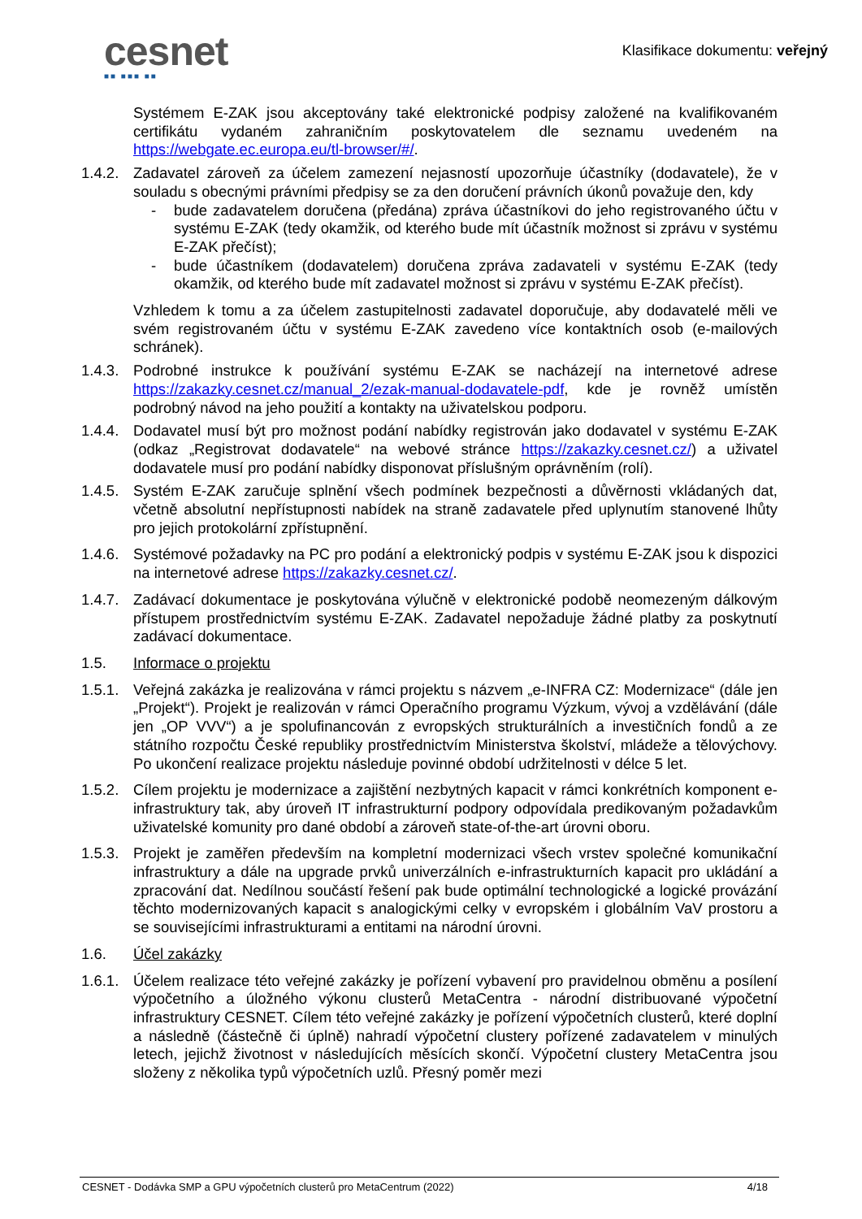cesnet
■■ ■■■ ■■
Klasifikace dokumentu: veřejný
Systémem E-ZAK jsou akceptovány také elektronické podpisy založené na kvalifikovaném certifikátu vydaném zahraničním poskytovatelem dle seznamu uvedeném na https://webgate.ec.europa.eu/tl-browser/#/.
1.4.2.
Zadavatel zároveň za účelem zamezení nejasností upozorňuje účastníky (dodavatele), že v souladu s obecnými právními předpisy se za den doručení právních úkonů považuje den, kdy
- bude zadavatelem doručena (předána) zpráva účastníkovi do jeho registrovaného účtu v systému E-ZAK (tedy okamžik, od kterého bude mít účastník možnost si zprávu v systému E-ZAK přečíst);
- bude účastníkem (dodavatelem) doručena zpráva zadavateli v systému E-ZAK (tedy okamžik, od kterého bude mít zadavatel možnost si zprávu v systému E-ZAK přečíst).
Vzhledem k tomu a za účelem zastupitelnosti zadavatel doporučuje, aby dodavatelé měli ve svém registrovaném účtu v systému E-ZAK zavedeno více kontaktních osob (e-mailových schránek).
1.4.3.
Podrobné instrukce k používání systému E-ZAK se nacházejí na internetové adrese https://zakazky.cesnet.cz/manual_2/ezak-manual-dodavatele-pdf, kde je rovněž umístěn podrobný návod na jeho použití a kontakty na uživatelskou podporu.
1.4.4.
Dodavatel musí být pro možnost podání nabídky registrován jako dodavatel v systému E-ZAK (odkaz „Registrovat dodavatele“ na webové stránce https://zakazky.cesnet.cz/) a uživatel dodavatele musí pro podání nabídky disponovat příslušným oprávněním (rolí).
1.4.5.
Systém E-ZAK zaručuje splnění všech podmínek bezpečnosti a důvěrnosti vkládaných dat, včetně absolutní nepřístupnosti nabídek na straně zadavatele před uplynutím stanovené lhůty pro jejich protokolární zpřístupnění.
1.4.6.
Systémové požadavky na PC pro podání a elektronický podpis v systému E-ZAK jsou k dispozici na internetové adrese https://zakazky.cesnet.cz/.
1.4.7.
Zadávací dokumentace je poskytována výlučně v elektronické podobě neomezeným dálkovým přístupem prostřednictvím systému E-ZAK. Zadavatel nepožaduje žádné platby za poskytnutí zadávací dokumentace.
1.5. Informace o projektu
1.5.1.
Veřejná zakázka je realizována v rámci projektu s názvem „e-INFRA CZ: Modernizace“ (dále jen „Projekt“). Projekt je realizován v rámci Operačního programu Výzkum, vývoj a vzdělávání (dále jen „OP VVV“) a je spolufinancován z evropských strukturálních a investičních fondů a ze státního rozpočtu České republiky prostřednictvím Ministerstva školství, mládeže a tělovýchovy. Po ukončení realizace projektu následuje povinné období udržitelnosti v délce 5 let.
1.5.2.
Cílem projektu je modernizace a zajištění nezbytných kapacit v rámci konkrétních komponent e-infrastruktury tak, aby úroveň IT infrastrukturní podpory odpovídala predikovaným požadavkům uživatelské komunity pro dané období a zároveň state-of-the-art úrovni oboru.
1.5.3.
Projekt je zaměřen především na kompletní modernizaci všech vrstev společné komunikační infrastruktury a dále na upgrade prvků univerzálních e-infrastrukturních kapacit pro ukládání a zpracování dat. Nedílnou součástí řešení pak bude optimální technologické a logické provázání těchto modernizovaných kapacit s analogickými celky v evropském i globálním VaV prostoru a se souvisejícími infrastrukturami a entitami na národní úrovni.
1.6. Účel zakázky
1.6.1.
Účelem realizace této veřejné zakázky je pořízení vybavení pro pravidelnou obměnu a posílení výpočetního a úložného výkonu clusterů MetaCentra - národní distribuované výpočetní infrastruktury CESNET. Cílem této veřejné zakázky je pořízení výpočetních clusterů, které doplní a následně (částečně či úplně) nahradí výpočetní clustery pořízené zadavatelem v minulých letech, jejichž životnost v následujících měsících skončí. Výpočetní clustery MetaCentra jsou složeny z několika typů výpočetních uzlů. Přesný poměr mezi
CESNET - Dodávka SMP a GPU výpočetních clusterů pro MetaCentrum (2022) 4/18